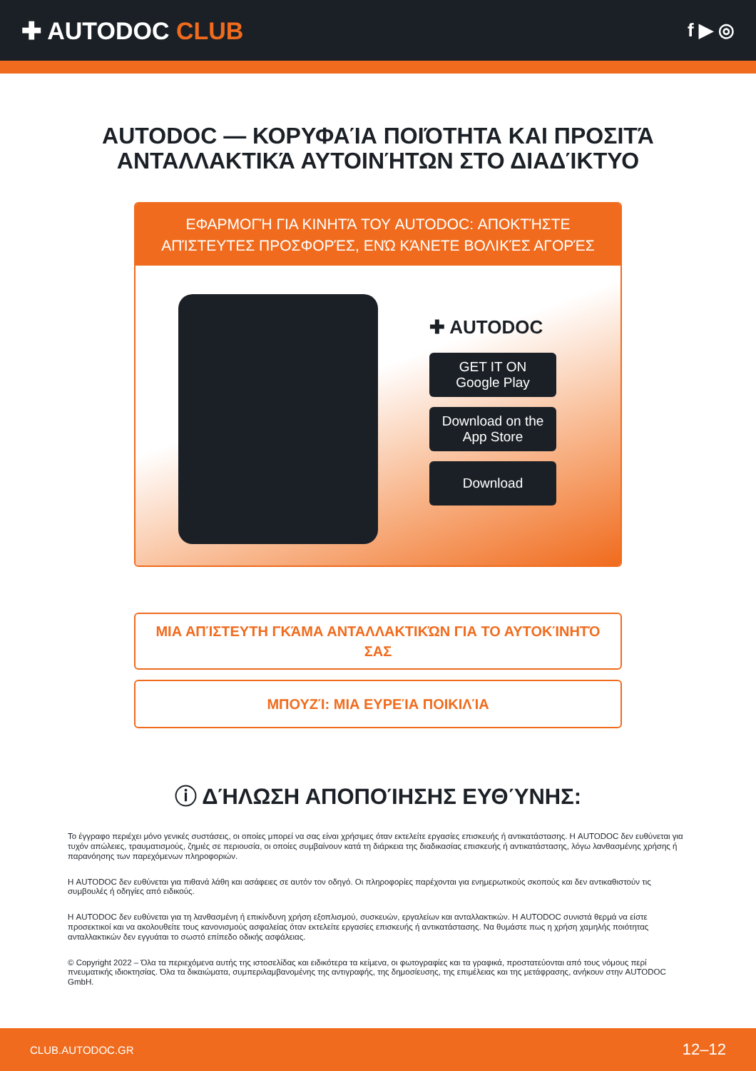✚ AUTODOC CLUB
f ▶ ◎
AUTODOC — ΚΟΡΥΦΑΊΑ ΠΟΙΌΤΗΤΑ ΚΑΙ ΠΡΟΣΙΤΆ ΑΝΤΑΛΛΑΚΤΙΚΆ ΑΥΤΟΙΝΉΤΩΝ ΣΤΟ ΔΙΑΔΊΚΤΥΟ
ΕΦΑΡΜΟΓΉ ΓΙΑ ΚΙΝΗΤΆ ΤΟΥ AUTODOC: ΑΠΟΚΤΉΣΤΕ ΑΠΊΣΤΕΥΤΕΣ ΠΡΟΣΦΟΡΈΣ, ΕΝΏ ΚΆΝΕΤΕ ΒΟΛΙΚΈΣ ΑΓΟΡΈΣ
✚ AUTODOC
GET IT ON
Google Play
Download on the
App Store
Download
ΜΙΑ ΑΠΊΣΤΕΥΤΗ ΓΚΆΜΑ ΑΝΤΑΛΛΑΚΤΙΚΏΝ ΓΙΑ ΤΟ ΑΥΤΟΚΊΝΗΤΌ ΣΑΣ
ΜΠΟΥΖΊ: ΜΙΑ ΕΥΡΕΊΑ ΠΟΙΚΙΛΊΑ
ⓘ ΔΉΛΩΣΗ ΑΠΟΠΟΊΗΣΗΣ ΕΥΘΎΝΗΣ:
Το έγγραφο περιέχει μόνο γενικές συστάσεις, οι οποίες μπορεί να σας είναι χρήσιμες όταν εκτελείτε εργασίες επισκευής ή αντικατάστασης. Η AUTODOC δεν ευθύνεται για τυχόν απώλειες, τραυματισμούς, ζημιές σε περιουσία, οι οποίες συμβαίνουν κατά τη διάρκεια της διαδικασίας επισκευής ή αντικατάστασης, λόγω λανθασμένης χρήσης ή παρανόησης των παρεχόμενων πληροφοριών.
Η AUTODOC δεν ευθύνεται για πιθανά λάθη και ασάφειες σε αυτόν τον οδηγό. Οι πληροφορίες παρέχονται για ενημερωτικούς σκοπούς και δεν αντικαθιστούν τις συμβουλές ή οδηγίες από ειδικούς.
Η AUTODOC δεν ευθύνεται για τη λανθασμένη ή επικίνδυνη χρήση εξοπλισμού, συσκευών, εργαλείων και ανταλλακτικών. Η AUTODOC συνιστά θερμά να είστε προσεκτικοί και να ακολουθείτε τους κανονισμούς ασφαλείας όταν εκτελείτε εργασίες επισκευής ή αντικατάστασης. Να θυμάστε πως η χρήση χαμηλής ποιότητας ανταλλακτικών δεν εγγυάται το σωστό επίπεδο οδικής ασφάλειας.
© Copyright 2022 – Όλα τα περιεχόμενα αυτής της ιστοσελίδας και ειδικότερα τα κείμενα, οι φωτογραφίες και τα γραφικά, προστατεύονται από τους νόμους περί πνευματικής ιδιοκτησίας. Όλα τα δικαιώματα, συμπεριλαμβανομένης της αντιγραφής, της δημοσίευσης, της επιμέλειας και της μετάφρασης, ανήκουν στην AUTODOC GmbH.
CLUB.AUTODOC.GR 12–12